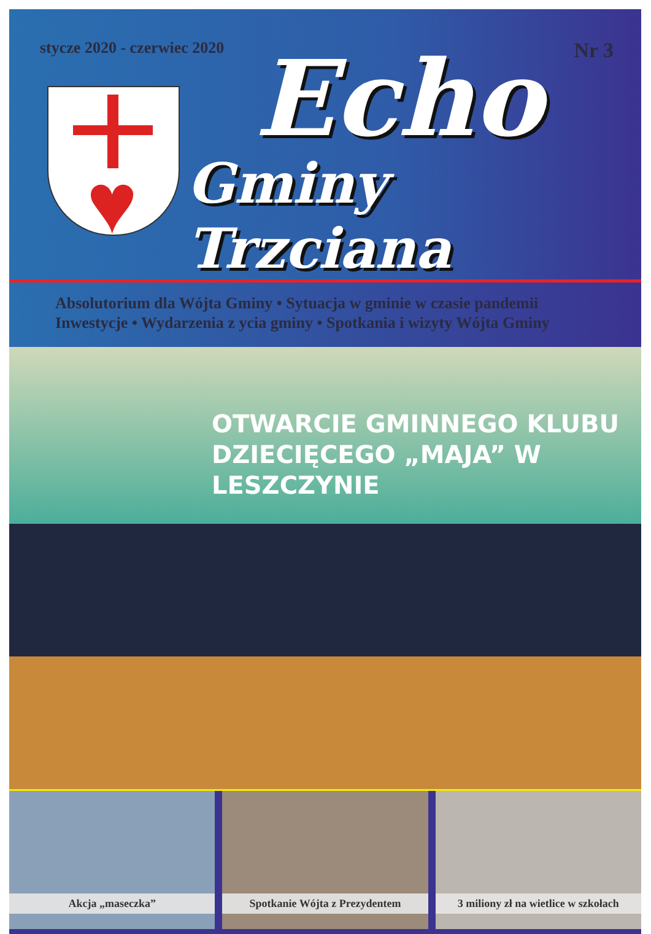stycze 2020 - czerwiec 2020 Nr 3
♥
Echo
Gminy Trzciana
Absolutorium dla Wójta Gminy • Sytuacja w gminie w czasie pandemii
Inwestycje • Wydarzenia z ycia gminy • Spotkania i wizyty Wójta Gminy
OTWARCIE GMINNEGO KLUBU
DZIECIĘCEGO „MAJA” W LESZCZYNIE
Akcja „maseczka” Spotkanie Wójta z Prezydentem 3 miliony zł na wietlice w szkołach